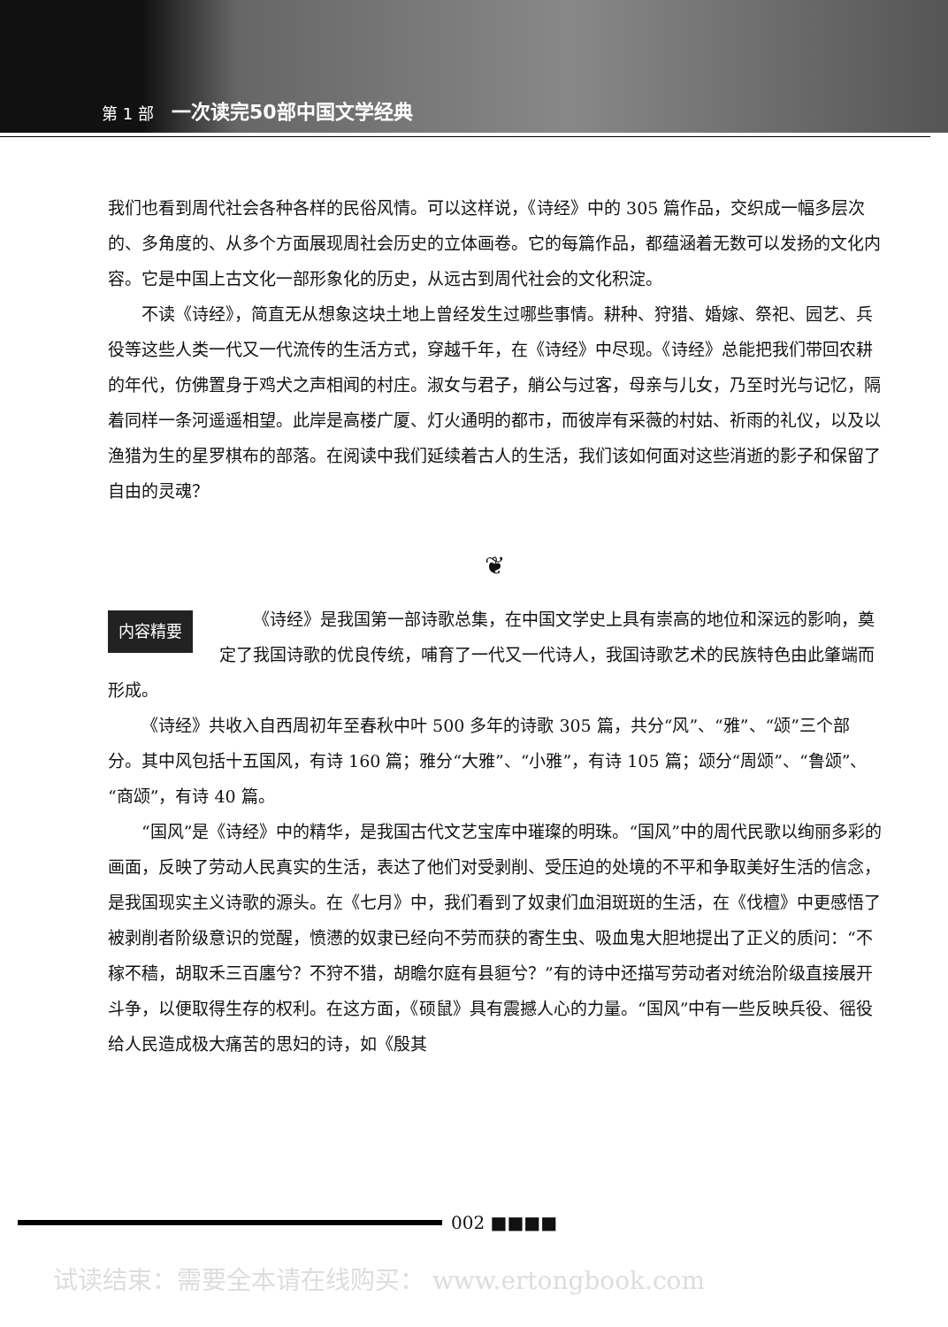第 1 部 一次读完50部中国文学经典
我们也看到周代社会各种各样的民俗风情。可以这样说，《诗经》中的 305 篇作品，交织成一幅多层次的、多角度的、从多个方面展现周社会历史的立体画卷。它的每篇作品，都蕴涵着无数可以发扬的文化内容。它是中国上古文化一部形象化的历史，从远古到周代社会的文化积淀。
不读《诗经》，简直无从想象这块土地上曾经发生过哪些事情。耕种、狩猎、婚嫁、祭祀、园艺、兵役等这些人类一代又一代流传的生活方式，穿越千年，在《诗经》中尽现。《诗经》总能把我们带回农耕的年代，仿佛置身于鸡犬之声相闻的村庄。淑女与君子，艄公与过客，母亲与儿女，乃至时光与记忆，隔着同样一条河遥遥相望。此岸是高楼广厦、灯火通明的都市，而彼岸有采薇的村姑、祈雨的礼仪，以及以渔猎为生的星罗棋布的部落。在阅读中我们延续着古人的生活，我们该如何面对这些消逝的影子和保留了自由的灵魂？
❦
内容精要
《诗经》是我国第一部诗歌总集，在中国文学史上具有崇高的地位和深远的影响，奠定了我国诗歌的优良传统，哺育了一代又一代诗人，我国诗歌艺术的民族特色由此肇端而形成。
《诗经》共收入自西周初年至春秋中叶 500 多年的诗歌 305 篇，共分“风”、“雅”、“颂”三个部分。其中风包括十五国风，有诗 160 篇；雅分“大雅”、“小雅”，有诗 105 篇；颂分“周颂”、“鲁颂”、“商颂”，有诗 40 篇。
“国风”是《诗经》中的精华，是我国古代文艺宝库中璀璨的明珠。“国风”中的周代民歌以绚丽多彩的画面，反映了劳动人民真实的生活，表达了他们对受剥削、受压迫的处境的不平和争取美好生活的信念，是我国现实主义诗歌的源头。在《七月》中，我们看到了奴隶们血泪斑斑的生活，在《伐檀》中更感悟了被剥削者阶级意识的觉醒，愤懑的奴隶已经向不劳而获的寄生虫、吸血鬼大胆地提出了正义的质问：“不稼不穑，胡取禾三百廛兮？不狩不猎，胡瞻尔庭有县貆兮？”有的诗中还描写劳动者对统治阶级直接展开斗争，以便取得生存的权利。在这方面，《硕鼠》具有震撼人心的力量。“国风”中有一些反映兵役、徭役给人民造成极大痛苦的思妇的诗，如《殷其
002 ■■■■
试读结束：需要全本请在线购买： www.ertongbook.com